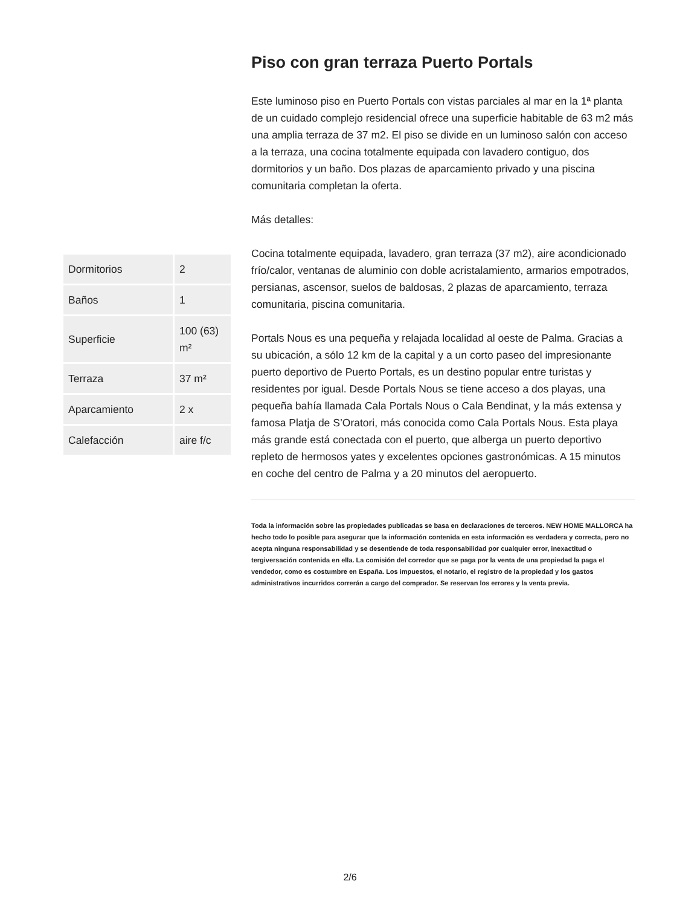| Dormitorios | 2 |
| Baños | 1 |
| Superficie | 100 (63) m² |
| Terraza | 37 m² |
| Aparcamiento | 2 x |
| Calefacción | aire f/c |
Piso con gran terraza Puerto Portals
Este luminoso piso en Puerto Portals con vistas parciales al mar en la 1ª planta de un cuidado complejo residencial ofrece una superficie habitable de 63 m2 más una amplia terraza de 37 m2. El piso se divide en un luminoso salón con acceso a la terraza, una cocina totalmente equipada con lavadero contiguo, dos dormitorios y un baño. Dos plazas de aparcamiento privado y una piscina comunitaria completan la oferta.
Más detalles:
Cocina totalmente equipada, lavadero, gran terraza (37 m2), aire acondicionado frío/calor, ventanas de aluminio con doble acristalamiento, armarios empotrados, persianas, ascensor, suelos de baldosas, 2 plazas de aparcamiento, terraza comunitaria, piscina comunitaria.
Portals Nous es una pequeña y relajada localidad al oeste de Palma. Gracias a su ubicación, a sólo 12 km de la capital y a un corto paseo del impresionante puerto deportivo de Puerto Portals, es un destino popular entre turistas y residentes por igual. Desde Portals Nous se tiene acceso a dos playas, una pequeña bahía llamada Cala Portals Nous o Cala Bendinat, y la más extensa y famosa Platja de S’Oratori, más conocida como Cala Portals Nous. Esta playa más grande está conectada con el puerto, que alberga un puerto deportivo repleto de hermosos yates y excelentes opciones gastronómicas. A 15 minutos en coche del centro de Palma y a 20 minutos del aeropuerto.
Toda la información sobre las propiedades publicadas se basa en declaraciones de terceros. NEW HOME MALLORCA ha hecho todo lo posible para asegurar que la información contenida en esta información es verdadera y correcta, pero no acepta ninguna responsabilidad y se desentiende de toda responsabilidad por cualquier error, inexactitud o tergiversación contenida en ella. La comisión del corredor que se paga por la venta de una propiedad la paga el vendedor, como es costumbre en España. Los impuestos, el notario, el registro de la propiedad y los gastos administrativos incurridos correrán a cargo del comprador. Se reservan los errores y la venta previa.
2/6